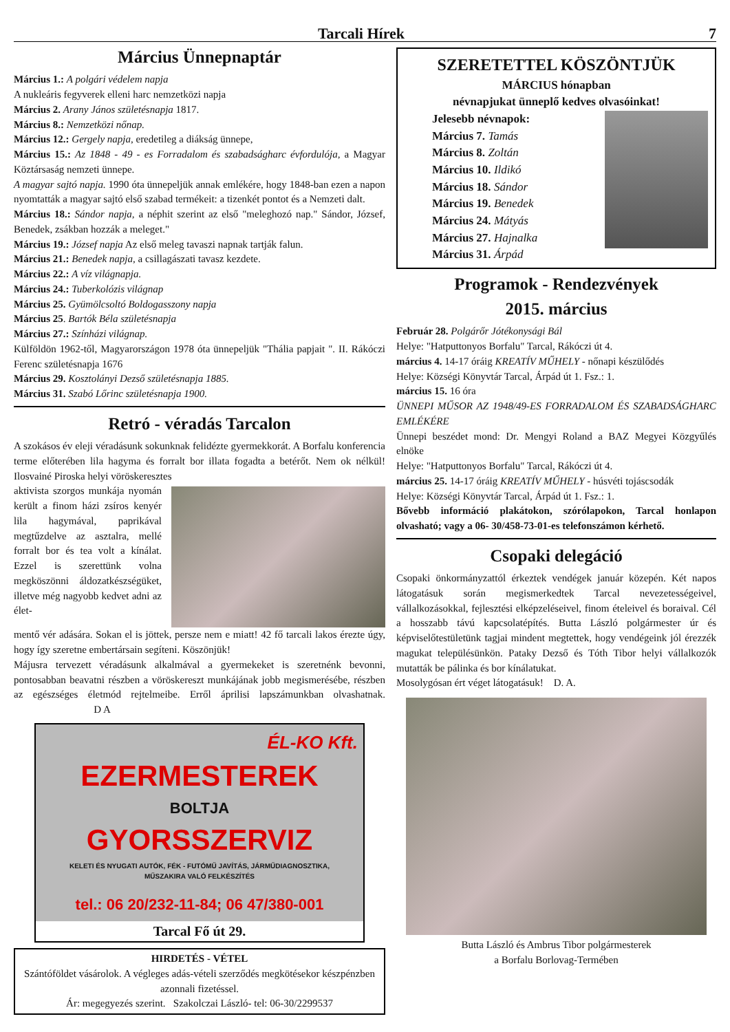Tarcali Hírek 7
Március Ünnepnaptár
Március 1.: A polgári védelem napja
A nukleáris fegyverek elleni harc nemzetközi napja
Március 2. Arany János születésnapja 1817.
Március 8.: Nemzetközi nőnap.
Március 12.: Gergely napja, eredetileg a diákság ünnepe,
Március 15.: Az 1848 - 49 - es Forradalom és szabadságharc évfordulója, a Magyar Köztársaság nemzeti ünnepe.
A magyar sajtó napja. 1990 óta ünnepeljük annak emlékére, hogy 1848-ban ezen a napon nyomtatták a magyar sajtó első szabad termékeit: a tizenkét pontot és a Nemzeti dalt.
Március 18.: Sándor napja, a néphit szerint az első "meleghozó nap." Sándor, József, Benedek, zsákban hozzák a meleget."
Március 19.: József napja Az első meleg tavaszi napnak tartják falun.
Március 21.: Benedek napja, a csillagászati tavasz kezdete.
Március 22.: A víz világnapja.
Március 24.: Tuberkolózis világnap
Március 25. Gyümölcsoltó Boldogasszony napja
Március 25. Bartók Béla születésnapja
Március 27.: Színházi világnap.
Külföldön 1962-től, Magyarországon 1978 óta ünnepeljük "Thália papjait ". II. Rákóczi Ferenc születésnapja 1676
Március 29. Kosztolányi Dezső születésnapja 1885.
Március 31. Szabó Lőrinc születésnapja 1900.
Retró - véradás Tarcalon
A szokásos év eleji véradásunk sokunknak felidézte gyermekkorát. A Borfalu konferencia terme előterében lila hagyma és forralt bor illata fogadta a betérőt. Nem ok nélkül! Ilosvainé Piroska helyi vöröskeresztes
aktivista szorgos munkája nyomán került a finom házi zsíros kenyér lila hagymával, paprikával megtűzdelve az asztalra, mellé forralt bor és tea volt a kínálat. Ezzel is szerettünk volna megköszönni áldozatkészségüket, illetve még nagyobb kedvet adni az élet-
mentő vér adására. Sokan el is jöttek, persze nem e miatt! 42 fő tarcali lakos érezte úgy, hogy így szeretne embertársain segíteni. Köszönjük!
Májusra tervezett véradásunk alkalmával a gyermekeket is szeretnénk bevonni, pontosabban beavatni részben a vöröskereszt munkájának jobb megismerésébe, részben az egészséges életmód rejtelmeibe. Erről áprilisi lapszámunkban olvashatnak. D A
ÉL-KO Kft.
EZERMESTEREK
BOLTJA
GYORSSZERVIZ
KELETI ÉS NYUGATI AUTÓK, FÉK - FUTÓMŰ JAVÍTÁS, JÁRMŰDIAGNOSZTIKA,
MŰSZAKIRA VALÓ FELKÉSZÍTÉS
tel.: 06 20/232-11-84; 06 47/380-001
Tarcal Fő út 29.
HIRDETÉS - VÉTEL
Szántóföldet vásárolok. A végleges adás-vételi szerződés megkötésekor készpénzben azonnali fizetéssel.
Ár: megegyezés szerint. Szakolczai László- tel: 06-30/2299537
SZERETETTEL KÖSZÖNTJÜK
MÁRCIUS hónapban
névnapjukat ünneplő kedves olvasóinkat!
Jelesebb névnapok:
Március 7. Tamás
Március 8. Zoltán
Március 10. Ildikó
Március 18. Sándor
Március 19. Benedek
Március 24. Mátyás
Március 27. Hajnalka
Március 31. Árpád
Programok - Rendezvények
2015. március
Február 28. Polgárőr Jótékonysági Bál
Helye: "Hatputtonyos Borfalu" Tarcal, Rákóczi út 4.
március 4. 14-17 óráig KREATÍV MŰHELY - nőnapi készülődés
Helye: Községi Könyvtár Tarcal, Árpád út 1. Fsz.: 1.
március 15. 16 óra
ÜNNEPI MŰSOR AZ 1948/49-ES FORRADALOM ÉS SZABADSÁGHARC EMLÉKÉRE
Ünnepi beszédet mond: Dr. Mengyi Roland a BAZ Megyei Közgyűlés elnöke
Helye: "Hatputtonyos Borfalu" Tarcal, Rákóczi út 4.
március 25. 14-17 óráig KREATÍV MŰHELY - húsvéti tojáscsodák
Helye: Községi Könyvtár Tarcal, Árpád út 1. Fsz.: 1.
Bővebb információ plakátokon, szórólapokon, Tarcal honlapon olvasható; vagy a 06- 30/458-73-01-es telefonszámon kérhető.
Csopaki delegáció
Csopaki önkormányzattól érkeztek vendégek január közepén. Két napos látogatásuk során megismerkedtek Tarcal nevezetességeivel, vállalkozásokkal, fejlesztési elképzeléseivel, finom ételeivel és boraival. Cél a hosszabb távú kapcsolatépítés. Butta László polgármester úr és képviselőtestületünk tagjai mindent megtettek, hogy vendégeink jól érezzék magukat településünkön. Pataky Dezső és Tóth Tibor helyi vállalkozók mutatták be pálinka és bor kínálatukat.
Mosolygósan ért véget látogatásuk! D. A.
Butta László és Ambrus Tibor polgármesterek
a Borfalu Borlovag-Termében